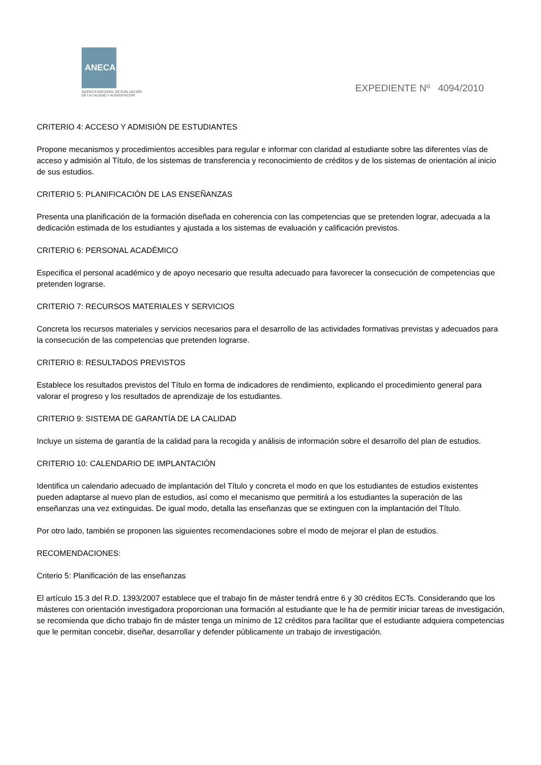ANECA
AGENCIA NACIONAL DE EVALUACIÓN
DE LA CALIDAD Y ACREDITACIÓN
EXPEDIENTE Nº 4094/2010
CRITERIO 4: ACCESO Y ADMISIÓN DE ESTUDIANTES
Propone mecanismos y procedimientos accesibles para regular e informar con claridad al estudiante sobre las diferentes vías de acceso y admisión al Título, de los sistemas de transferencia y reconocimiento de créditos y de los sistemas de orientación al inicio de sus estudios.
CRITERIO 5: PLANIFICACIÓN DE LAS ENSEÑANZAS
Presenta una planificación de la formación diseñada en coherencia con las competencias que se pretenden lograr, adecuada a la dedicación estimada de los estudiantes y ajustada a los sistemas de evaluación y calificación previstos.
CRITERIO 6: PERSONAL ACADÉMICO
Especifica el personal académico y de apoyo necesario que resulta adecuado para favorecer la consecución de competencias que pretenden lograrse.
CRITERIO 7: RECURSOS MATERIALES Y SERVICIOS
Concreta los recursos materiales y servicios necesarios para el desarrollo de las actividades formativas previstas y adecuados para la consecución de las competencias que pretenden lograrse.
CRITERIO 8: RESULTADOS PREVISTOS
Establece los resultados previstos del Título en forma de indicadores de rendimiento, explicando el procedimiento general para valorar el progreso y los resultados de aprendizaje de los estudiantes.
CRITERIO 9: SISTEMA DE GARANTÍA DE LA CALIDAD
Incluye un sistema de garantía de la calidad para la recogida y análisis de información sobre el desarrollo del plan de estudios.
CRITERIO 10: CALENDARIO DE IMPLANTACIÓN
Identifica un calendario adecuado de implantación del Título y concreta el modo en que los estudiantes de estudios existentes pueden adaptarse al nuevo plan de estudios, así como el mecanismo que permitirá a los estudiantes la superación de las enseñanzas una vez extinguidas. De igual modo, detalla las enseñanzas que se extinguen con la implantación del Título.
Por otro lado, también se proponen las siguientes recomendaciones sobre el modo de mejorar el plan de estudios.
RECOMENDACIONES:
Criterio 5: Planificación de las enseñanzas
El artículo 15.3 del R.D. 1393/2007 establece que el trabajo fin de máster tendrá entre 6 y 30 créditos ECTs. Considerando que los másteres con orientación investigadora proporcionan una formación al estudiante que le ha de permitir iniciar tareas de investigación, se recomienda que dicho trabajo fin de máster tenga un mínimo de 12 créditos para facilitar que el estudiante adquiera competencias que le permitan concebir, diseñar, desarrollar y defender públicamente un trabajo de investigación.